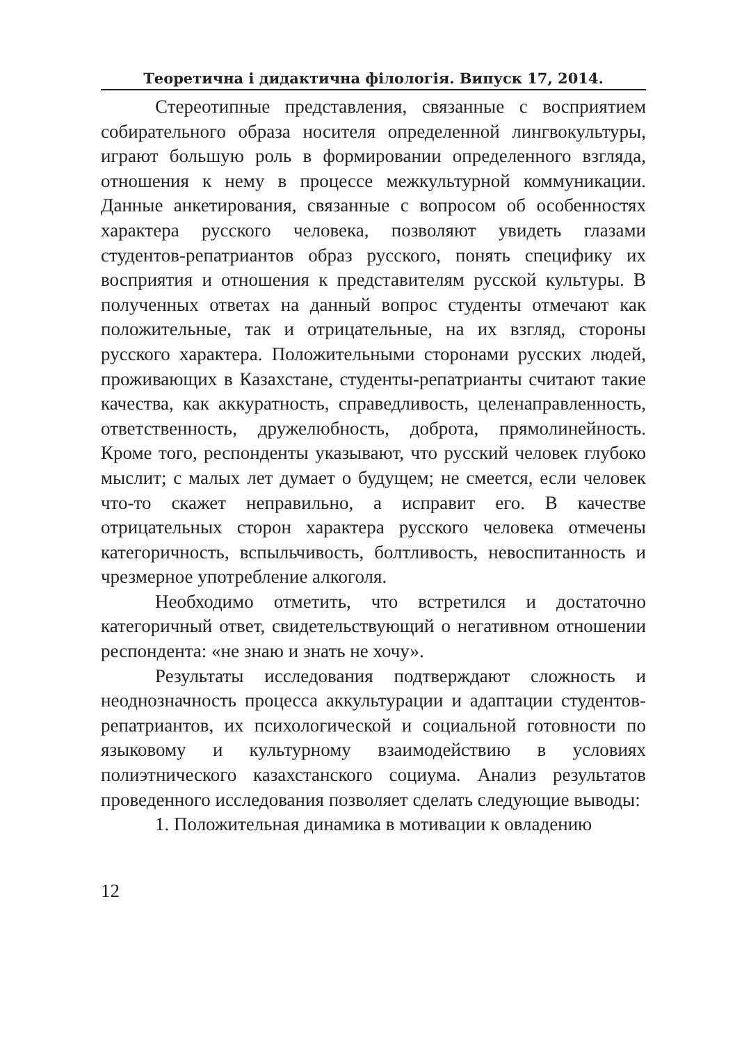Теоретична і дидактична філологія. Випуск 17, 2014.
Стереотипные представления, связанные с восприятием собирательного образа носителя определенной лингвокультуры, играют большую роль в формировании определенного взгляда, отношения к нему в процессе межкультурной коммуникации. Данные анкетирования, связанные с вопросом об особенностях характера русского человека, позволяют увидеть глазами студентов-репатриантов образ русского, понять специфику их восприятия и отношения к представителям русской культуры. В полученных ответах на данный вопрос студенты отмечают как положительные, так и отрицательные, на их взгляд, стороны русского характера. Положительными сторонами русских людей, проживающих в Казахстане, студенты-репатрианты считают такие качества, как аккуратность, справедливость, целенаправленность, ответственность, дружелюбность, доброта, прямолинейность. Кроме того, респонденты указывают, что русский человек глубоко мыслит; с малых лет думает о будущем; не смеется, если человек что-то скажет неправильно, а исправит его. В качестве отрицательных сторон характера русского человека отмечены категоричность, вспыльчивость, болтливость, невоспитанность и чрезмерное употребление алкоголя.
Необходимо отметить, что встретился и достаточно категоричный ответ, свидетельствующий о негативном отношении респондента: «не знаю и знать не хочу».
Результаты исследования подтверждают сложность и неоднозначность процесса аккультурации и адаптации студентов-репатриантов, их психологической и социальной готовности по языковому и культурному взаимодействию в условиях полиэтнического казахстанского социума. Анализ результатов проведенного исследования позволяет сделать следующие выводы:
1. Положительная динамика в мотивации к овладению
12